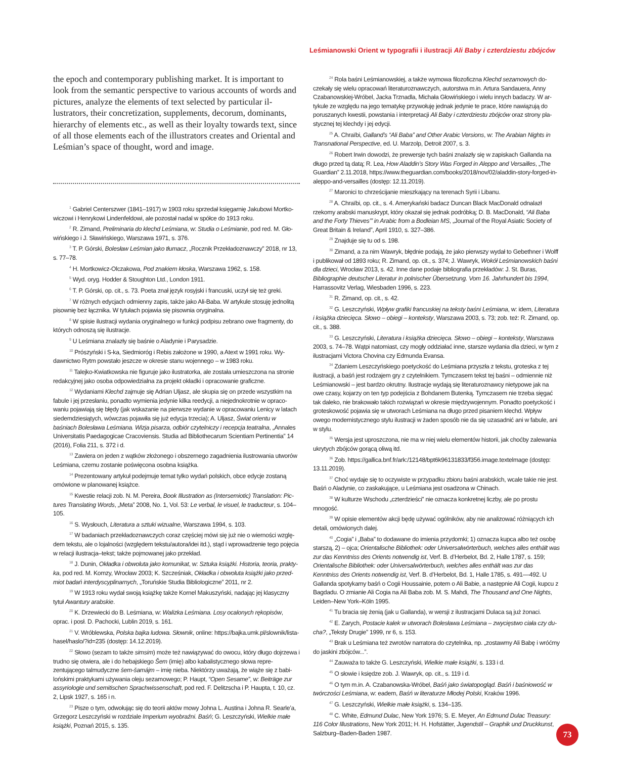Leśmianowski Orient w typografii i ilustracji Ali Baby i czterdziestu zbójców
the epoch and contemporary publishing market. It is important to look from the semantic perspective to various accounts of words and pictures, analyze the elements of text selected by particular il­lustrators, their concretization, supplements, decorum, dominants, hierarchy of elements etc., as well as their loyalty towards text, since of all those elements each of the illustrators creates and Oriental and Leśmian’s space of thought, word and image.
<sup>1</sup> Gabriel Centerszwer (1841–1917) w 1903 roku sprzedał księgarnię Jakubowi Mortko­wiczowi i Henrykowi Lindenfeldowi, ale pozostał nadal w spółce do 1913 roku.
<sup>2</sup> R. Zimand, Preliminaria do klechd Leśmiana, w: Studia o Leśmianie, pod red. M. Gło­wińskiego i J. Sławińskiego, Warszawa 1971, s. 376.
<sup>3</sup> T. P. Górski, Bolesław Leśmian jako tłumacz, „Rocznik Przekładoznawczy” 2018, nr 13, s. 77–78.
<sup>4</sup> H. Mortkowicz-Olczakowa, Pod znakiem kłoska, Warszawa 1962, s. 158.
<sup>5</sup> Wyd. oryg. Hodder & Stoughton Ltd., London 1911.
<sup>6</sup> T. P. Górski, op. cit., s. 73. Poeta znał język rosyjski i francuski, uczył się też greki.
<sup>7</sup> W różnych edycjach odmienny zapis, także jako Ali-Baba. W artykule stosuję jednolitą pisownię bez łącznika. W tytułach pojawia się pisownia oryginalna.
<sup>8</sup> W spisie ilustracji wydania oryginalnego w funkcji podpisu zebrano owe fragmenty, do których odnoszą się ilustracje.
<sup>9</sup> U Leśmiana znalazły się baśnie o Aladynie i Parysadzie.
<sup>10</sup> Prószyński i S-ka, Siedmioróg i Rebis założone w 1990, a Atext w 1991 roku. Wy­dawnictwo Rytm powstało jeszcze w okresie stanu wojennego – w 1983 roku.
<sup>11</sup> Talejko-Kwiatkowska nie figuruje jako ilustratorka, ale została umieszczona na stronie redakcyjnej jako osoba odpowiedzialna za projekt okładki i opracowanie graficzne.
<sup>12</sup> Wydaniami Klechd zajmuje się Adrian Uljasz, ale skupia się on przede wszystkim na fabule i jej przesłaniu, ponadto wymienia jedynie kilka reedycji, a niejednokrotnie w opraco­waniu pojawiają się błędy (jak wskazanie na pierwsze wydanie w opracowaniu Lenicy w la­tach siedemdziesiątych, wówczas pojawiła się już edycja trzecia); A. Uljasz, Świat orientu w baśniach Bolesława Leśmiana. Wizja pisarza, odbiór czytelniczy i recepcja teatralna, „Anna­les Universitatis Paedagogicae Cracoviensis. Studia ad Bibliothecarum Scientiam Pertinentia” 14 (2016), Folia 211, s. 372 i d.
<sup>13</sup> Zawiera on jeden z wątków złożonego i obszernego zagadnienia ilustrowania utwo­rów Leśmiana, czemu zostanie poświęcona osobna książka.
<sup>14</sup> Prezentowany artykuł podejmuje temat tylko wydań polskich, obce edycje zostaną omówione w planowanej książce.
<sup>15</sup> Kwestie relacji zob. N. M. Pereira, Book Illustration as (Intersemiotic) Translation: Pic­tures Translating Words, „Meta” 2008, No. 1, Vol. 53: Le verbal, le visuel, le traducteur, s. 104–105.
<sup>16</sup> S. Wysłouch, Literatura a sztuki wizualne, Warszawa 1994, s. 103.
<sup>17</sup> W badaniach przekładoznawczych coraz częściej mówi się już nie o wierności wzglę­dem tekstu, ale o lojalności (względem tekstu/autora/idei itd.), stąd i wprowadzenie tego poję­cia w relacji ilustracja–tekst; także pojmowanej jako przekład.
<sup>18</sup> J. Dunin, Okładka i obwoluta jako komunikat, w: Sztuka książki. Historia, teoria, prakty­ka, pod red. M. Komzy, Wrocław 2003; K. Szcześniak, Okładka i obwoluta książki jako przed­miot badań interdyscyplinarnych, „Toruńskie Studia Bibliologiczne” 2011, nr 2.
<sup>19</sup> W 1913 roku wydał swoją książkę także Kornel Makuszyński, nadając jej klasyczny tytuł Awantury arabskie.
<sup>20</sup> K. Drzewiecki do B. Leśmiana, w: Walizka Leśmiana. Losy ocalonych rękopisów, oprac. i posł. D. Pachocki, Lublin 2019, s. 161.
<sup>21</sup> V. Wróblewska, Polska bajka ludowa. Słownik, online: https://bajka.umk.pl/slownik/li­sta-hasel/haslo/?id=235 (dostęp: 14.12.2019).
<sup>22</sup> Słowo (sezam to także simsim) może też nawiązywać do owocu, który długo dojrze­wa i trudno się otwiera, ale i do hebajskiego Šem (imię) albo kabalistycznego słowa repre­zentującego talmudyczne šem-šamájm – imię nieba. Niektórzy uważają, że wiąże się z babi­lońskimi praktykami używania oleju sezamowego; P. Haupt, “Open Sesame”, w: Beiträge zur assyriologie und semitischen Sprachwissenschaft, pod red. F. Delitzscha i P. Haupta, t. 10, cz. 2, Lipsk 1927, s. 165 i n.
<sup>23</sup> Pisze o tym, odwołując się do teorii aktów mowy Johna L. Austina i Johna R. Searle’a, Grzegorz Leszczyński w rozdziale Imperium wyobraźni. Baśń; G. Leszczyński, Wiel­kie małe książki, Poznań 2015, s. 135.
<sup>24</sup> Rola baśni Leśmianowskiej, a także wymowa filozoficzna Klechd sezamowych do­czekały się wielu opracowań literaturoznawczych, autorstwa m.in. Artura Sandauera, Anny Czabanowskiej-Wróbel, Jacka Trznadla, Michała Głowińskiego i wielu innych badaczy. W ar­tykule ze względu na jego tematykę przywołuję jednak jedynie te prace, które nawiązują do poruszanych kwestii, powstania i interpretacji Ali Baby i czterdziestu zbójców oraz strony pla­stycznej tej klechdy i jej edycji.
<sup>25</sup> A. Chraïbi, Galland’s “Ali Baba” and Other Arabic Versions, w: The Arabian Nights in Transnational Perspective, ed. U. Marzolp, Detroit 2007, s. 3.
<sup>26</sup> Robert Irwin dowodzi, że prewersje tych baśni znalazły się w zapiskach Gallanda na długo przed tą datą; R. Lea, How Aladdin’s Story Was Forged in Aleppo and Versailles, „The Guardian” 2.11.2018, https://www.theguardian.com/books/2018/nov/02/aladdin-story­-forged-in-aleppo-and-versailles (dostęp: 12.11.2019).
<sup>27</sup> Maronici to chrześcijanie mieszkający na terenach Syrii i Libanu.
<sup>28</sup> A. Chraïbi, op. cit., s. 4. Amerykański badacz Duncan Black MacDonald odnalazł rzekomy arabski manuskrypt, który okazał się jednak podróbką; D. B. MacDonald, “Ali Baba and the Forty Thieves’” in Arabic from a Bodleian MS, „Journal of the Royal Asiatic Society of Great Britain & Ireland”, April 1910, s. 327–386.
<sup>29</sup> Znajduje się tu od s. 198.
<sup>30</sup> Zimand, a za nim Wawryk, błędnie podają, że jako pierwszy wydał to Gebethner i Wolff i publikował od 1893 roku; R. Zimand, op. cit., s. 374; J. Wawryk, Wokół Leśmianow­skich baśni dla dzieci, Wrocław 2013, s. 42. Inne dane podaje bibliografia przekładów: J. St. Buras, Bibliographie deutscher Literatur in polnischer Übersetzung. Vom 16. Jahrhun­dert bis 1994, Harrassovitz Verlag, Wiesbaden 1996, s. 223.
<sup>31</sup> R. Zimand, op. cit., s. 42.
<sup>32</sup> G. Leszczyński, Wpływ grafiki francuskiej na teksty baśni Leśmiana, w: idem, Literatu­ra i książka dziecięca. Słowo – obiegi – konteksty, Warszawa 2003, s. 73; zob. też: R. Zimand, op. cit., s. 388.
<sup>33</sup> G. Leszczyński, Literatura i książka dziecięca. Słowo – obiegi – konteksty, Warszawa 2003, s. 74–78. Wątpi natomiast, czy mogły oddziałać inne, starsze wydania dla dzieci, w tym z ilustracjami Victora Chovina czy Edmunda Evansa.
<sup>34</sup> Zdaniem Leszczyńskiego poetyckość do Leśmiana przyszła z tekstu, groteska z tej ilustracji, a baśń jest rodzajem gry z czytelnikiem. Tymczasem tekst tej baśni – odmiennie niż Leśmianowski – jest bardzo okrutny. Ilustracje wydają się literaturoznawcy nietypowe jak na owe czasy, kojarzy on ten typ podejścia z Bohdanem Butenką. Tymczasem nie trzeba sięgać tak daleko, nie brakowało takich rozwiązań w okresie międzywojennym. Ponadto poetyckość i groteskowość pojawia się w utworach Leśmiana na długo przed pisaniem klechd. Wpływ owego modernistycznego stylu ilustracji w żaden sposób nie da się uzasadnić ani w fa­bule, ani w stylu.
<sup>35</sup> Wersja jest uproszczona, nie ma w niej wielu elementów historii, jak choćby zalewa­nia ukrytych zbójców gorącą oliwą itd.
<sup>36</sup> Zob. https://gallica.bnf.fr/ark:/12148/bpt6k96131833/f356.image.textelmage (dostęp: 13.11.2019).
<sup>37</sup> Choć wydaje się to oczywiste w przypadku zbioru baśni arabskich, wcale takie nie jest. Baśń o Aladynie, co zaskakujące, u Leśmiana jest osadzona w Chinach.
<sup>38</sup> W kulturze Wschodu „czterdzieści” nie oznacza konkretnej liczby, ale po prostu mnogość.
<sup>39</sup> W opisie elementów akcji będę używać ogólników, aby nie analizować różniących ich detali, omówionych dalej.
<sup>40</sup> „Cogia” i „Baba” to dodawane do imienia przydomki; 1) oznacza kupca albo też oso­bę starszą, 2) – ojca; Orientalische Bibliothek: oder Universalwörterbuch, welches alles en­thält was zur das Kenntniss des Orients notwendig ist, Verf. B. d’Herbelot, Bd. 2, Halle 1787, s. 159; Orientalische Bibliothek: oder Universalwörterbuch, welches alles enthält was zur das Kenntniss des Orients notwendig ist, Verf. B. d’Herbelot, Bd. 1, Halle 1785, s. 491–­–492. U Gallanda spotykamy baśń o Cogii Houssainie, potem o Ali Babie, a następnie Ali Co­gii, kupcu z Bagdadu. O zmianie Ali Cogia na Ali Baba zob. M. S. Mahdi, The Thousand and One Nights, Leiden–New York–Köln 1995.
<sup>41</sup> Tu bracia się żenią (jak u Gallanda), w wersji z ilustracjami Dulaca są już żonaci.
<sup>42</sup> E. Zarych, Postacie kalek w utworach Bolesława Leśmiana – zwycięstwo ciała czy du­cha?, „Teksty Drugie” 1999, nr 6, s. 153.
<sup>43</sup> Brak u Leśmiana też zwrotów narratora do czytelnika, np. „zostawmy Ali Babę i wróć­my do jaskini zbójców...”.
<sup>44</sup> Zauważa to także G. Leszczyński, Wielkie małe książki, s. 133 i d.
<sup>45</sup> O słowie i księdze zob. J. Wawryk, op. cit., s. 119 i d.
<sup>46</sup> O tym m.in. A. Czabanowska-Wróbel, Baśń jako światopogląd. Baśń i baśniowość w twórczości Leśmiana, w: eadem, Baśń w literaturze Młodej Polski, Kraków 1996.
<sup>47</sup> G. Leszczyński, Wielkie małe książki, s. 134–135.
<sup>48</sup> C. White, Edmund Dulac, New York 1976; S. E. Meyer, An Edmund Dulac Treasury: 116 Color Illustrations, New York 2011; H. H. Hofstätter, Jugendstil – Graphik und Druckkunst, Salzburg–Baden-Baden 1987.
73